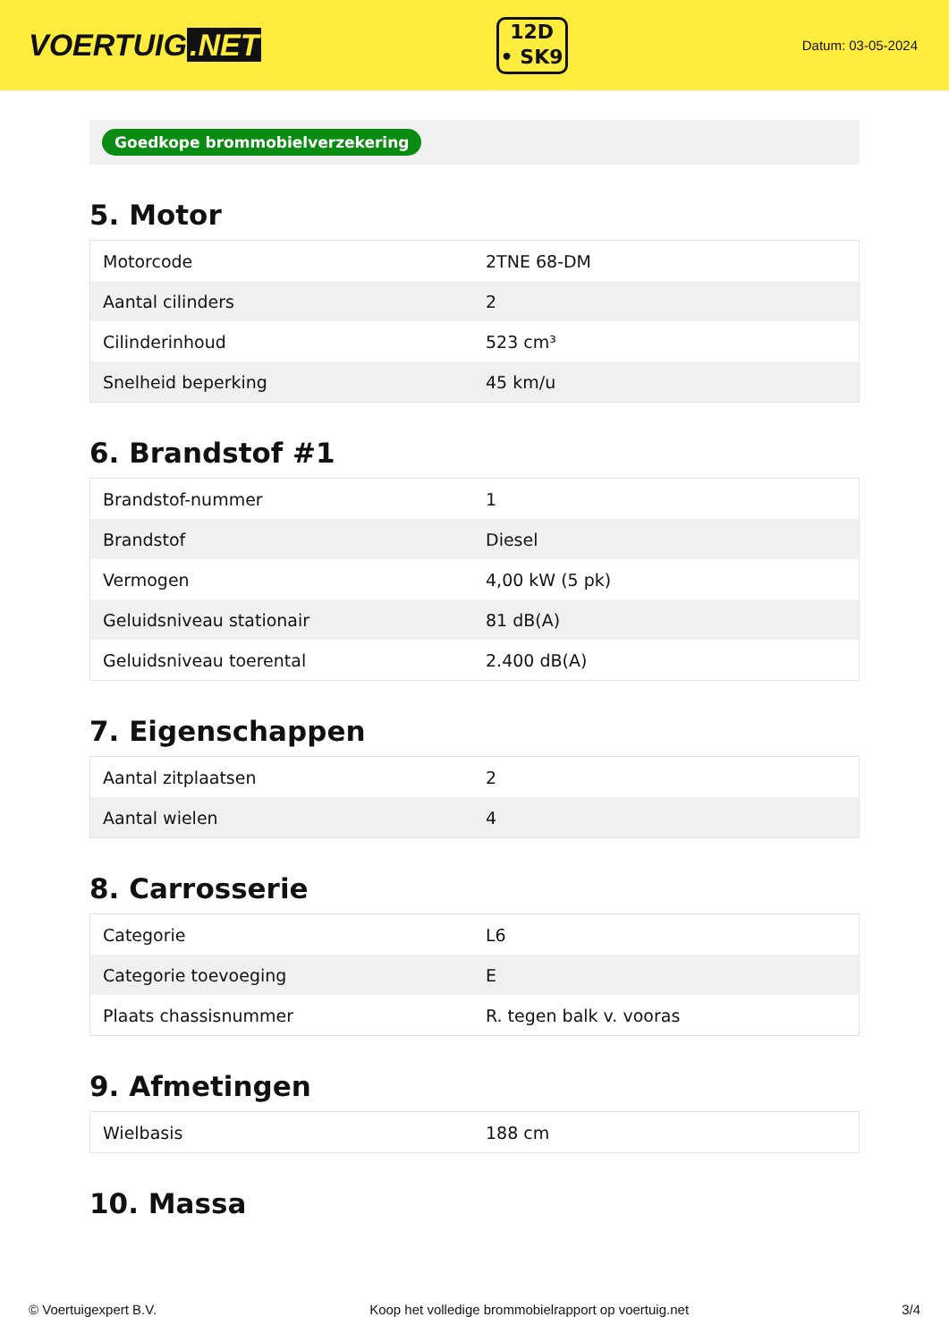VOERTUIG.NET
12D
• SK9
Datum: 03-05-2024
Goedkope brommobielverzekering
5. Motor
| Motorcode | 2TNE 68-DM |
| Aantal cilinders | 2 |
| Cilinderinhoud | 523 cm³ |
| Snelheid beperking | 45 km/u |
6. Brandstof #1
| Brandstof-nummer | 1 |
| Brandstof | Diesel |
| Vermogen | 4,00 kW (5 pk) |
| Geluidsniveau stationair | 81 dB(A) |
| Geluidsniveau toerental | 2.400 dB(A) |
7. Eigenschappen
| Aantal zitplaatsen | 2 |
| Aantal wielen | 4 |
8. Carrosserie
| Categorie | L6 |
| Categorie toevoeging | E |
| Plaats chassisnummer | R. tegen balk v. vooras |
9. Afmetingen
| Wielbasis | 188 cm |
10. Massa
© Voertuigexpert B.V. Koop het volledige brommobielrapport op voertuig.net 3/4